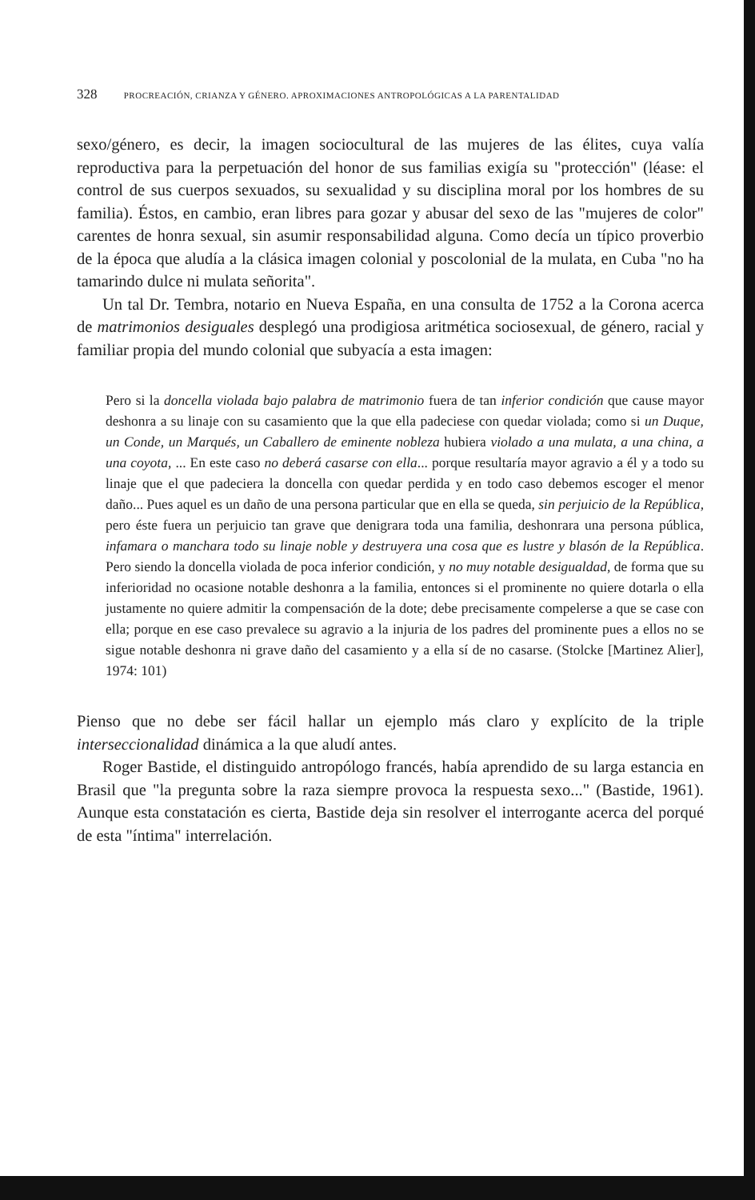328 PROCREACIÓN, CRIANZA Y GÉNERO. APROXIMACIONES ANTROPOLÓGICAS A LA PARENTALIDAD
sexo/género, es decir, la imagen sociocultural de las mujeres de las élites, cuya valía reproductiva para la perpetuación del honor de sus familias exigía su "protección" (léase: el control de sus cuerpos sexuados, su sexualidad y su disciplina moral por los hombres de su familia). Éstos, en cambio, eran libres para gozar y abusar del sexo de las "mujeres de color" carentes de honra sexual, sin asumir responsabilidad alguna. Como decía un típico proverbio de la época que aludía a la clásica imagen colonial y poscolonial de la mulata, en Cuba "no ha tamarindo dulce ni mulata señorita".
Un tal Dr. Tembra, notario en Nueva España, en una consulta de 1752 a la Corona acerca de matrimonios desiguales desplegó una prodigiosa aritmética sociosexual, de género, racial y familiar propia del mundo colonial que subyacía a esta imagen:
Pero si la doncella violada bajo palabra de matrimonio fuera de tan inferior condición que cause mayor deshonra a su linaje con su casamiento que la que ella padeciese con quedar violada; como si un Duque, un Conde, un Marqués, un Caballero de eminente nobleza hubiera violado a una mulata, a una china, a una coyota, ... En este caso no deberá casarse con ella... porque resultaría mayor agravio a él y a todo su linaje que el que padeciera la doncella con quedar perdida y en todo caso debemos escoger el menor daño... Pues aquel es un daño de una persona particular que en ella se queda, sin perjuicio de la República, pero éste fuera un perjuicio tan grave que denigrara toda una familia, deshonrara una persona pública, infamara o manchara todo su linaje noble y destruyera una cosa que es lustre y blasón de la República. Pero siendo la doncella violada de poca inferior condición, y no muy notable desigualdad, de forma que su inferioridad no ocasione notable deshonra a la familia, entonces si el prominente no quiere dotarla o ella justamente no quiere admitir la compensación de la dote; debe precisamente compelerse a que se case con ella; porque en ese caso prevalece su agravio a la injuria de los padres del prominente pues a ellos no se sigue notable deshonra ni grave daño del casamiento y a ella sí de no casarse. (Stolcke [Martinez Alier], 1974: 101)
Pienso que no debe ser fácil hallar un ejemplo más claro y explícito de la triple interseccionalidad dinámica a la que aludí antes.
Roger Bastide, el distinguido antropólogo francés, había aprendido de su larga estancia en Brasil que "la pregunta sobre la raza siempre provoca la respuesta sexo..." (Bastide, 1961). Aunque esta constatación es cierta, Bastide deja sin resolver el interrogante acerca del porqué de esta "íntima" interrelación.